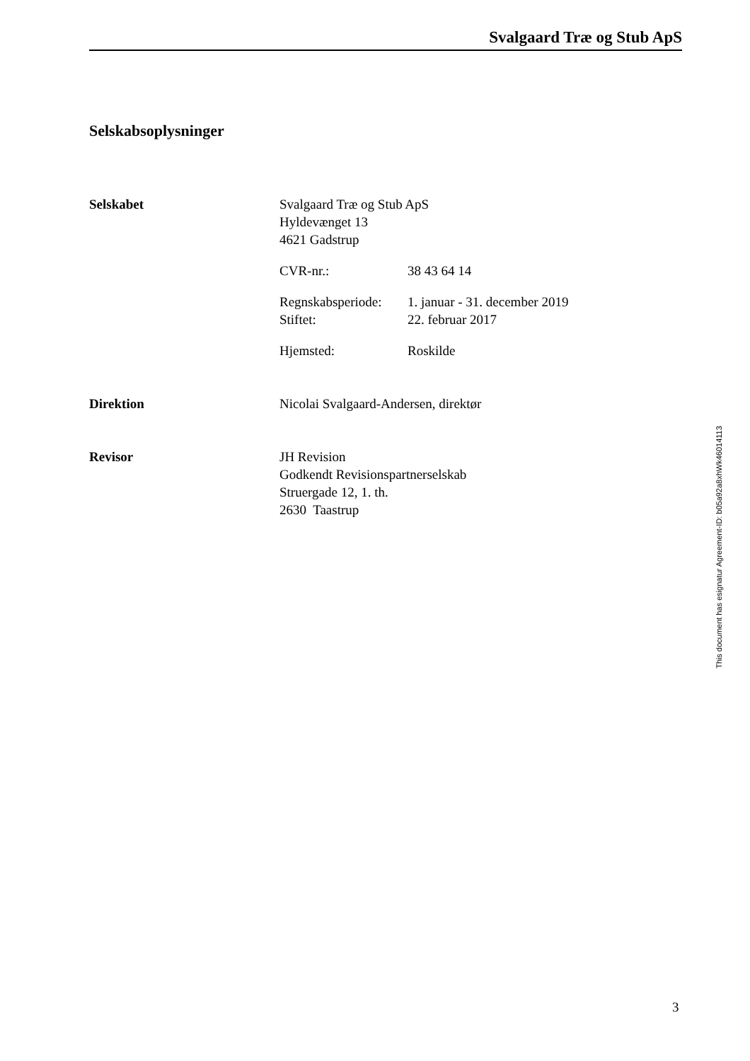Svalgaard Træ og Stub ApS
Selskabsoplysninger
Selskabet Svalgaard Træ og Stub ApS
Hyldevænget 13
4621 Gadstrup
CVR-nr.: 38 43 64 14
Regnskabsperiode:
1. januar - 31. december 2019
Stiftet: 22. februar 2017
Hjemsted: Roskilde
Direktion Nicolai Svalgaard-Andersen, direktør
Revisor JH Revision
Godkendt Revisionspartnerselskab
Struergade 12, 1. th.
2630 Taastrup
This document has esignatur Agreement-ID: b05a92a8xhWk46014113
3